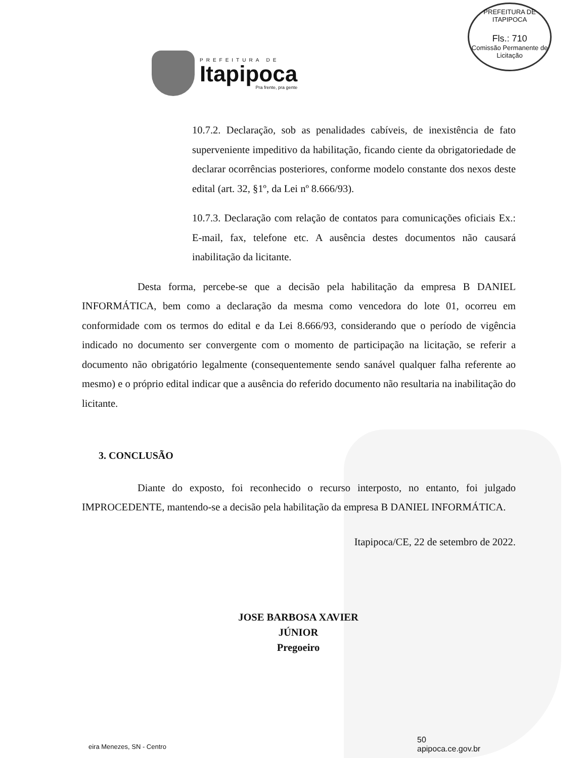PREFEITURA DE ITAPIPOCA
Fls.: 710
Comissão Permanente de Licitação
PREFEITURA DE
Itapipoca
Pra frente, pra gente
10.7.2. Declaração, sob as penalidades cabíveis, de inexistência de fato superveniente impeditivo da habilitação, ficando ciente da obrigatoriedade de declarar ocorrências posteriores, conforme modelo constante dos nexos deste edital (art. 32, §1º, da Lei nº 8.666/93).
10.7.3. Declaração com relação de contatos para comunicações oficiais Ex.: E-mail, fax, telefone etc. A ausência destes documentos não causará inabilitação da licitante.
Desta forma, percebe-se que a decisão pela habilitação da empresa B DANIEL INFORMÁTICA, bem como a declaração da mesma como vencedora do lote 01, ocorreu em conformidade com os termos do edital e da Lei 8.666/93, considerando que o período de vigência indicado no documento ser convergente com o momento de participação na licitação, se referir a documento não obrigatório legalmente (consequentemente sendo sanável qualquer falha referente ao mesmo) e o próprio edital indicar que a ausência do referido documento não resultaria na inabilitação do licitante.
3. CONCLUSÃO
Diante do exposto, foi reconhecido o recurso interposto, no entanto, foi julgado IMPROCEDENTE, mantendo-se a decisão pela habilitação da empresa B DANIEL INFORMÁTICA.
Itapipoca/CE, 22 de setembro de 2022.
JOSE BARBOSA XAVIER JÚNIOR
Pregoeiro
eira Menezes, SN - Centro
50
apipoca.ce.gov.br